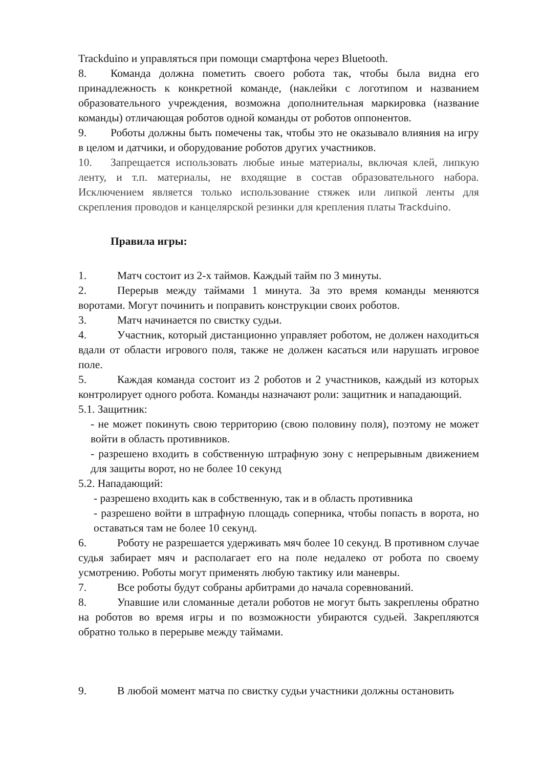Trackduino и управляться при помощи смартфона через Bluetooth.
8. Команда должна пометить своего робота так, чтобы была видна его принадлежность к конкретной команде, (наклейки с логотипом и названием образовательного учреждения, возможна дополнительная маркировка (название команды) отличающая роботов одной команды от роботов оппонентов.
9. Роботы должны быть помечены так, чтобы это не оказывало влияния на игру в целом и датчики, и оборудование роботов других участников.
10. Запрещается использовать любые иные материалы, включая клей, липкую ленту, и т.п. материалы, не входящие в состав образовательного набора. Исключением является только использование стяжек или липкой ленты для скрепления проводов и канцелярской резинки для крепления платы Trackduino.
Правила игры:
1. Матч состоит из 2-х таймов. Каждый тайм по 3 минуты.
2. Перерыв между таймами 1 минута. За это время команды меняются воротами. Могут починить и поправить конструкции своих роботов.
3. Матч начинается по свистку судьи.
4. Участник, который дистанционно управляет роботом, не должен находиться вдали от области игрового поля, также не должен касаться или нарушать игровое поле.
5. Каждая команда состоит из 2 роботов и 2 участников, каждый из которых контролирует одного робота. Команды назначают роли: защитник и нападающий.
5.1. Защитник:
- не может покинуть свою территорию (свою половину поля), поэтому не может войти в область противников.
- разрешено входить в собственную штрафную зону с непрерывным движением для защиты ворот, но не более 10 секунд
5.2. Нападающий:
- разрешено входить как в собственную, так и в область противника
- разрешено войти в штрафную площадь соперника, чтобы попасть в ворота, но оставаться там не более 10 секунд.
6. Роботу не разрешается удерживать мяч более 10 секунд. В противном случае судья забирает мяч и располагает его на поле недалеко от робота по своему усмотрению. Роботы могут применять любую тактику или маневры.
7. Все роботы будут собраны арбитрами до начала соревнований.
8. Упавшие или сломанные детали роботов не могут быть закреплены обратно на роботов во время игры и по возможности убираются судьей. Закрепляются обратно только в перерыве между таймами.
9. В любой момент матча по свистку судьи участники должны остановить